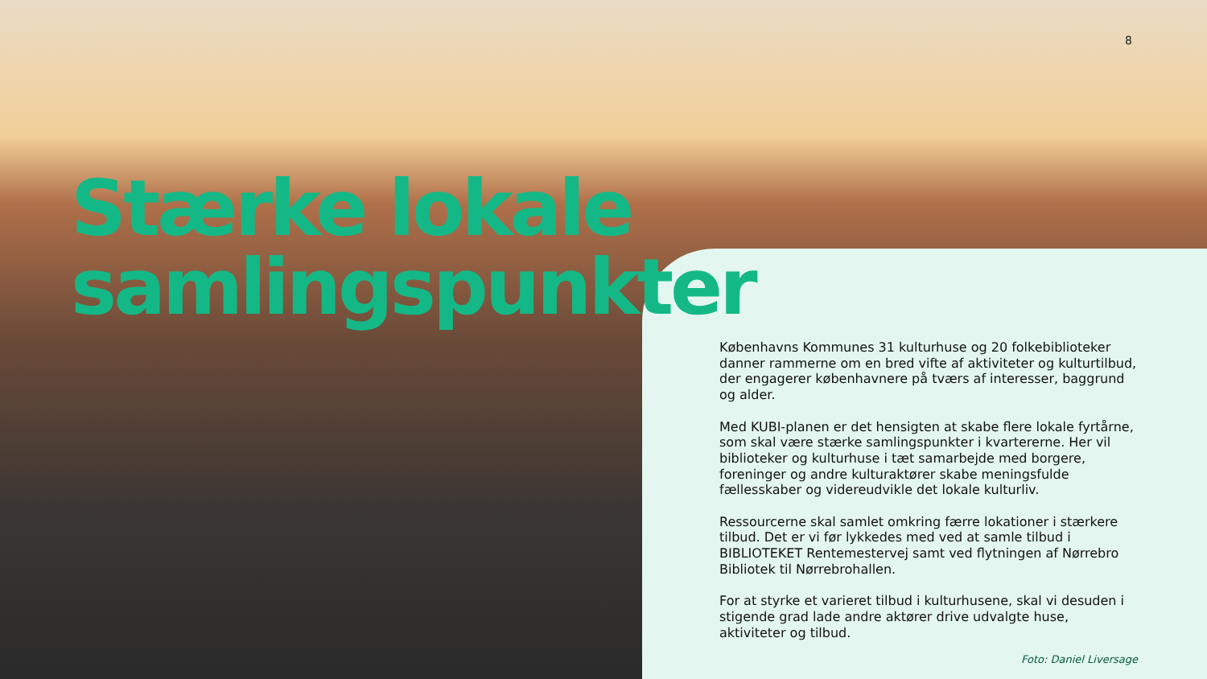8
Stærke lokale
samlingspunkter
Københavns Kommunes 31 kulturhuse og 20 folkebiblioteker danner rammerne om en bred vifte af aktiviteter og kulturtilbud, der engagerer københavnere på tværs af interesser, baggrund og alder.
Med KUBI-planen er det hensigten at skabe flere lokale fyrtårne, som skal være stærke samlingspunkter i kvartererne. Her vil biblioteker og kulturhuse i tæt samarbejde med borgere, foreninger og andre kulturaktører skabe meningsfulde fællesskaber og videreudvikle det lokale kulturliv.
Ressourcerne skal samlet omkring færre lokationer i stærkere tilbud. Det er vi før lykkedes med ved at samle tilbud i BIBLIOTEKET Rentemestervej samt ved flytningen af Nørrebro Bibliotek til Nørrebrohallen.
For at styrke et varieret tilbud i kulturhusene, skal vi desuden i stigende grad lade andre aktører drive udvalgte huse, aktiviteter og tilbud.
Foto: Daniel Liversage